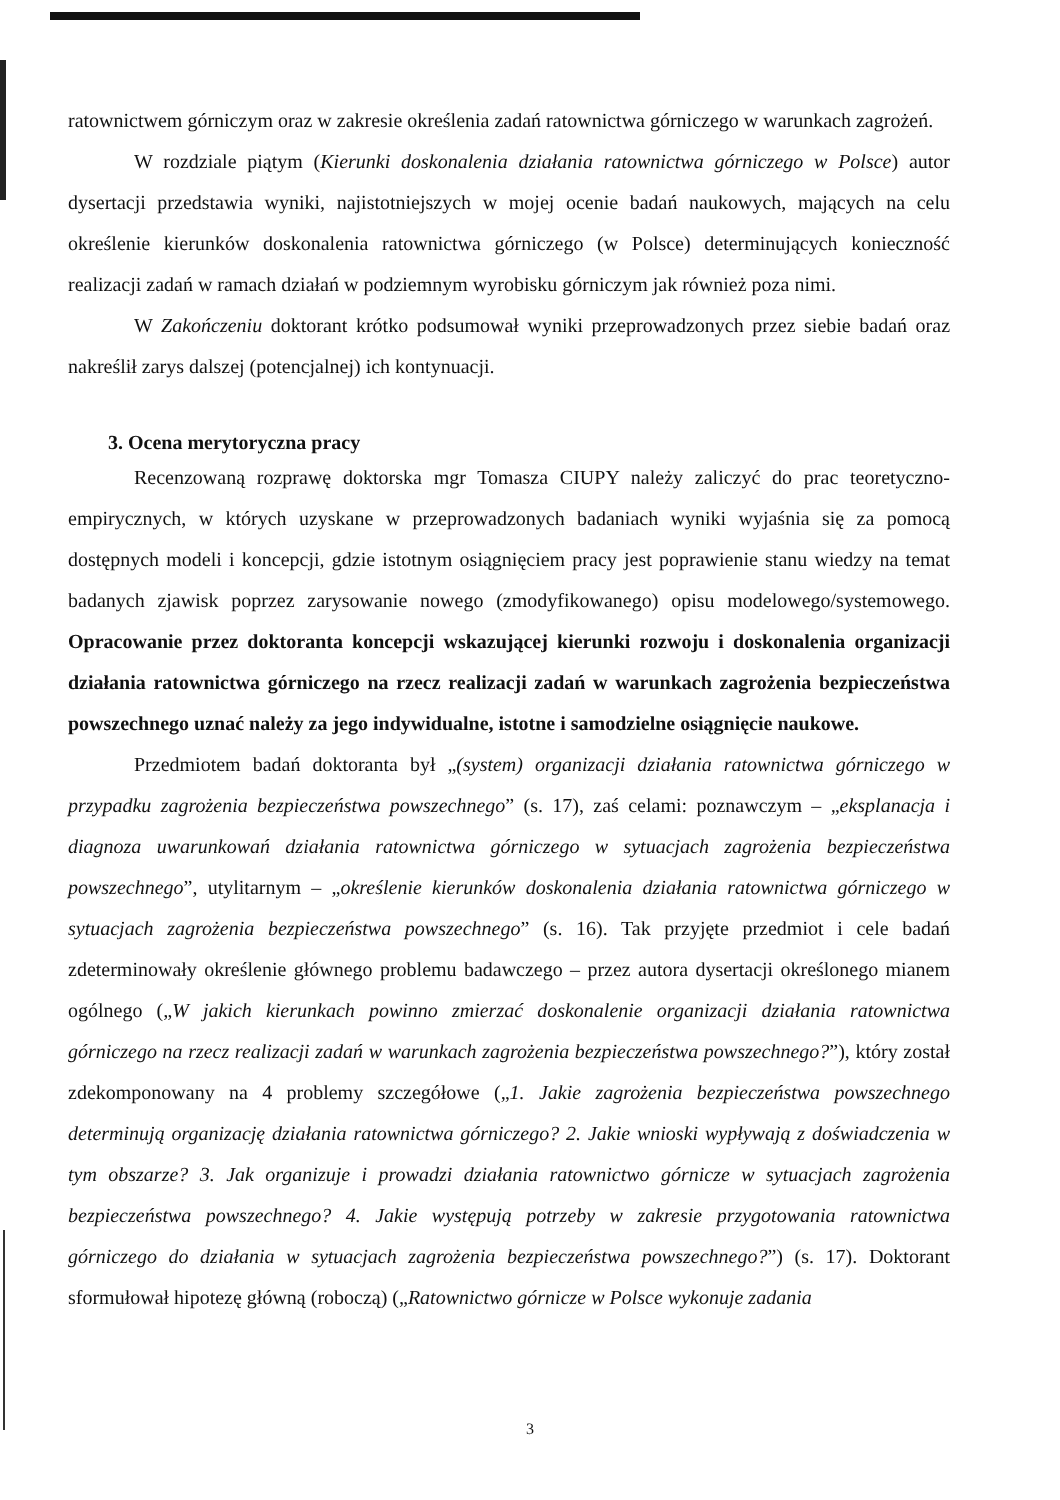ratownictwem górniczym oraz w zakresie określenia zadań ratownictwa górniczego w warunkach zagrożeń.
W rozdziale piątym (Kierunki doskonalenia działania ratownictwa górniczego w Polsce) autor dysertacji przedstawia wyniki, najistotniejszych w mojej ocenie badań naukowych, mających na celu określenie kierunków doskonalenia ratownictwa górniczego (w Polsce) determinujących konieczność realizacji zadań w ramach działań w podziemnym wyrobisku górniczym jak również poza nimi.
W Zakończeniu doktorant krótko podsumował wyniki przeprowadzonych przez siebie badań oraz nakreślił zarys dalszej (potencjalnej) ich kontynuacji.
3. Ocena merytoryczna pracy
Recenzowaną rozprawę doktorska mgr Tomasza CIUPY należy zaliczyć do prac teoretyczno-empirycznych, w których uzyskane w przeprowadzonych badaniach wyniki wyjaśnia się za pomocą dostępnych modeli i koncepcji, gdzie istotnym osiągnięciem pracy jest poprawienie stanu wiedzy na temat badanych zjawisk poprzez zarysowanie nowego (zmodyfikowanego) opisu modelowego/systemowego. Opracowanie przez doktoranta koncepcji wskazującej kierunki rozwoju i doskonalenia organizacji działania ratownictwa górniczego na rzecz realizacji zadań w warunkach zagrożenia bezpieczeństwa powszechnego uznać należy za jego indywidualne, istotne i samodzielne osiągnięcie naukowe.
Przedmiotem badań doktoranta był „(system) organizacji działania ratownictwa górniczego w przypadku zagrożenia bezpieczeństwa powszechnego” (s. 17), zaś celami: poznawczym – „eksplanacja i diagnoza uwarunkowań działania ratownictwa górniczego w sytuacjach zagrożenia bezpieczeństwa powszechnego”, utylitarnym – „określenie kierunków doskonalenia działania ratownictwa górniczego w sytuacjach zagrożenia bezpieczeństwa powszechnego” (s. 16). Tak przyjęte przedmiot i cele badań zdeterminowały określenie głównego problemu badawczego – przez autora dysertacji określonego mianem ogólnego („W jakich kierunkach powinno zmierzać doskonalenie organizacji działania ratownictwa górniczego na rzecz realizacji zadań w warunkach zagrożenia bezpieczeństwa powszechnego?”), który został zdekomponowany na 4 problemy szczegółowe („1. Jakie zagrożenia bezpieczeństwa powszechnego determinują organizację działania ratownictwa górniczego? 2. Jakie wnioski wypływają z doświadczenia w tym obszarze? 3. Jak organizuje i prowadzi działania ratownictwo górnicze w sytuacjach zagrożenia bezpieczeństwa powszechnego? 4. Jakie występują potrzeby w zakresie przygotowania ratownictwa górniczego do działania w sytuacjach zagrożenia bezpieczeństwa powszechnego?”) (s. 17). Doktorant sformułował hipotezę główną (roboczą) („Ratownictwo górnicze w Polsce wykonuje zadania
3